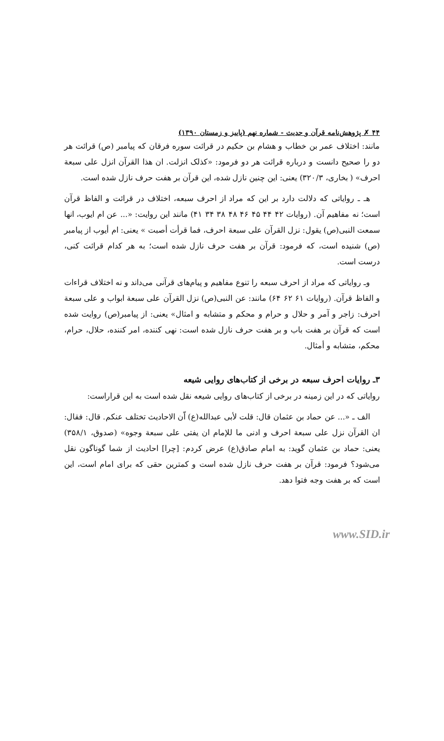۴۴ ✗ پژوهش‌نامه قرآن و حدیث - شماره نهم (پاییز و زمستان ۱۳۹۰)
مانند: اختلاف عمر بن خطاب و هشام بن حکیم در قرائت سوره فرقان که پیامبر (ص) قرائت هر دو را صحیح دانست و درباره قرائت هر دو فرمود: «کذلک انزلت. ان هذا القرآن انزل علی سبعة احرف» ( بخاری، ۳۲۰/۳) یعنی: این چنین نازل شده، این قرآن بر هفت حرف نازل شده است.
هـ ـ روایاتی که دلالت دارد بر این که مراد از احرف سبعه، اختلاف در قرائت و الفاظ قرآن است؛ نه مفاهیم آن. (روایات ۴۲ ۴۴ ۴۵ ۴۶ ۴۸ ۳۸ ۳۴ ۴۱) مانند این روایت: «... عن ام ایوب، انها سمعت النبی(ص) یقول: نزل القرآن علی سبعة احرف، فما قرأت أصبت » یعنی: ام أیوب از پیامبر (ص) شنیده است، که فرمود: قرآن بر هفت حرف نازل شده است؛ به هر کدام قرائت کنی، درست است.
وـ روایاتی که مراد از احرف سبعه را تنوع مفاهیم و پیام‌های قرآنی می‌داند و نه اختلاف قراءات و الفاظ قرآن. (روایات ۶۱ ۶۲ ۶۴) مانند: عن النبی(ص) نزل القرآن علی سبعة ابواب و علی سبعة احرف: زاجر و آمر و حلال و حرام و محکم و متشابه و امثال» یعنی: از پیامبر(ص) روایت شده است که قرآن بر هفت باب و بر هفت حرف نازل شده است: نهی کننده، امر کننده، حلال، حرام، محکم، متشابه و أمثال.
۳ـ روایات احرف سبعه در برخی از کتاب‌های روایی شیعه
روایاتی که در این زمینه در برخی از کتاب‌های روایی شیعه نقل شده است به این قراراست:
الف ـ «... عن حماد بن عثمان قال: قلت لأبی عبدالله(ع) اّن الاحادیث تختلف عنکم. قال: فقال: ان القرآن نزل علی سبعة احرف و ادنی ما للإمام ان یفتی علی سبعة وجوه» (صدوق، ۳۵۸/۱) یعنی: حماد بن عثمان گوید: به امام صادق(ع) عرض کردم: [چرا] احادیث از شما گوناگون نقل می‌شود؟ فرمود: قرآن بر هفت حرف نازل شده است و کمترین حقی که برای امام است، این است که بر هفت وجه فتوا دهد.
www.SID.ir